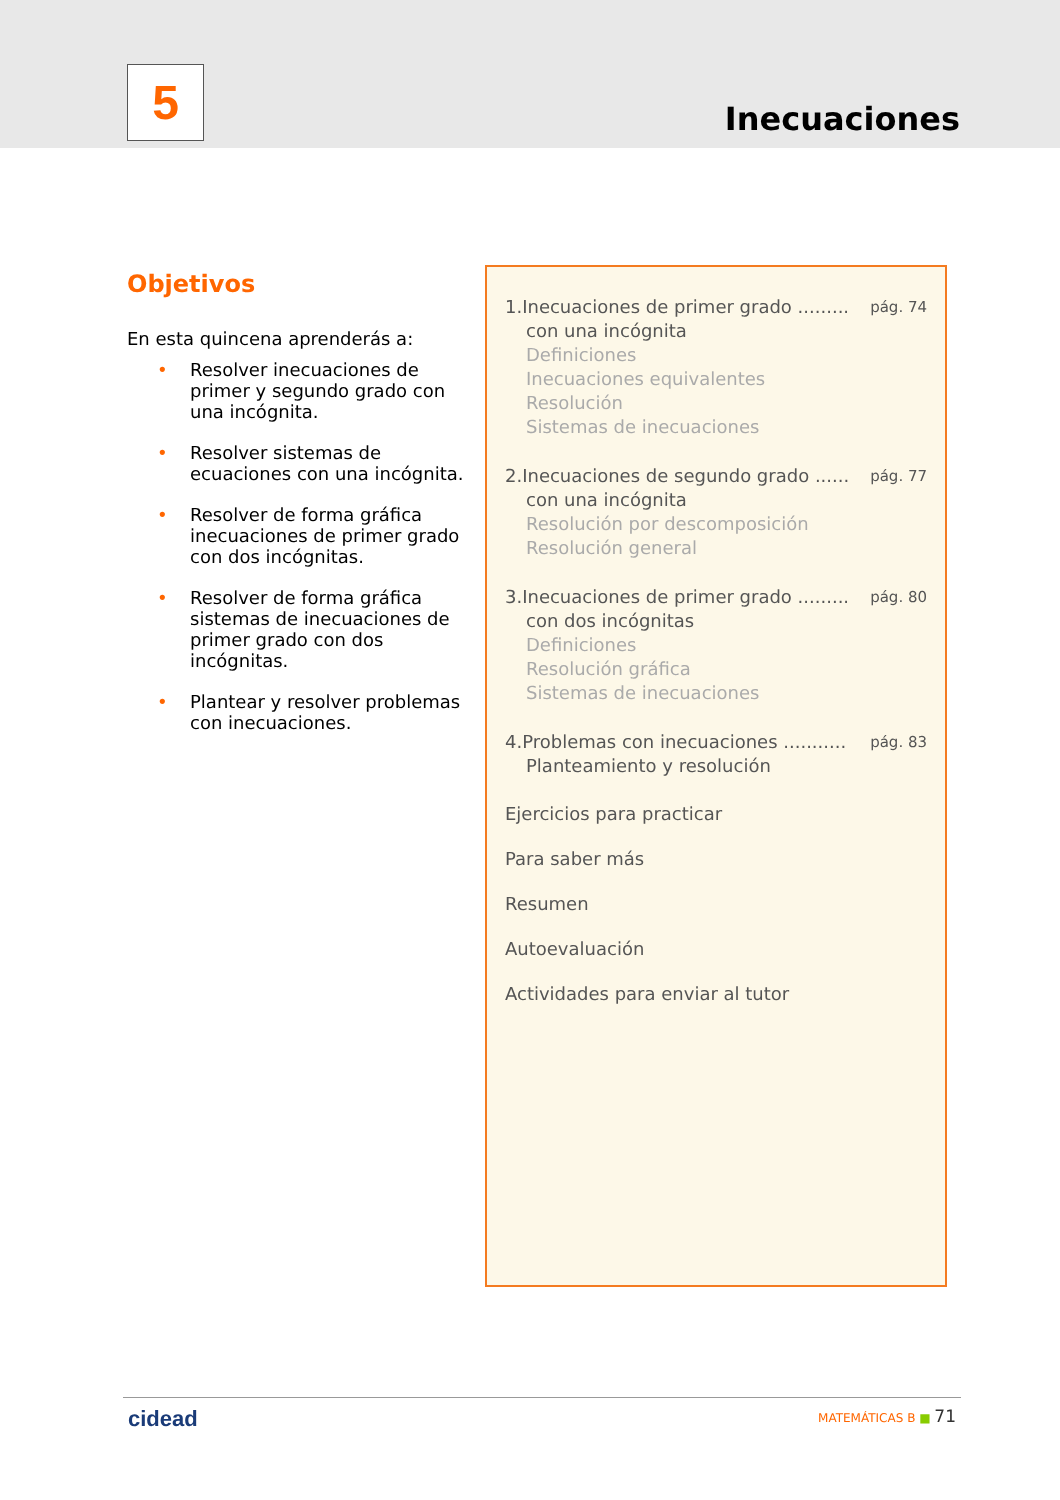5 Inecuaciones
Objetivos
En esta quincena aprenderás a:
• Resolver inecuaciones de primer y segundo grado con una incógnita.
• Resolver sistemas de ecuaciones con una incógnita.
• Resolver de forma gráfica inecuaciones de primer grado con dos incógnitas.
• Resolver de forma gráfica sistemas de inecuaciones de primer grado con dos incógnitas.
• Plantear y resolver problemas con inecuaciones.
1.Inecuaciones de primer grado ......... pág. 74
con una incógnita
Definiciones
Inecuaciones equivalentes
Resolución
Sistemas de inecuaciones
2.Inecuaciones de segundo grado ...... pág. 77
con una incógnita
Resolución por descomposición
Resolución general
3.Inecuaciones de primer grado ......... pág. 80
con dos incógnitas
Definiciones
Resolución gráfica
Sistemas de inecuaciones
4.Problemas con inecuaciones ........... pág. 83
Planteamiento y resolución
Ejercicios para practicar
Para saber más
Resumen
Autoevaluación
Actividades para enviar al tutor
cidead MATEMÁTICAS B ■ 71